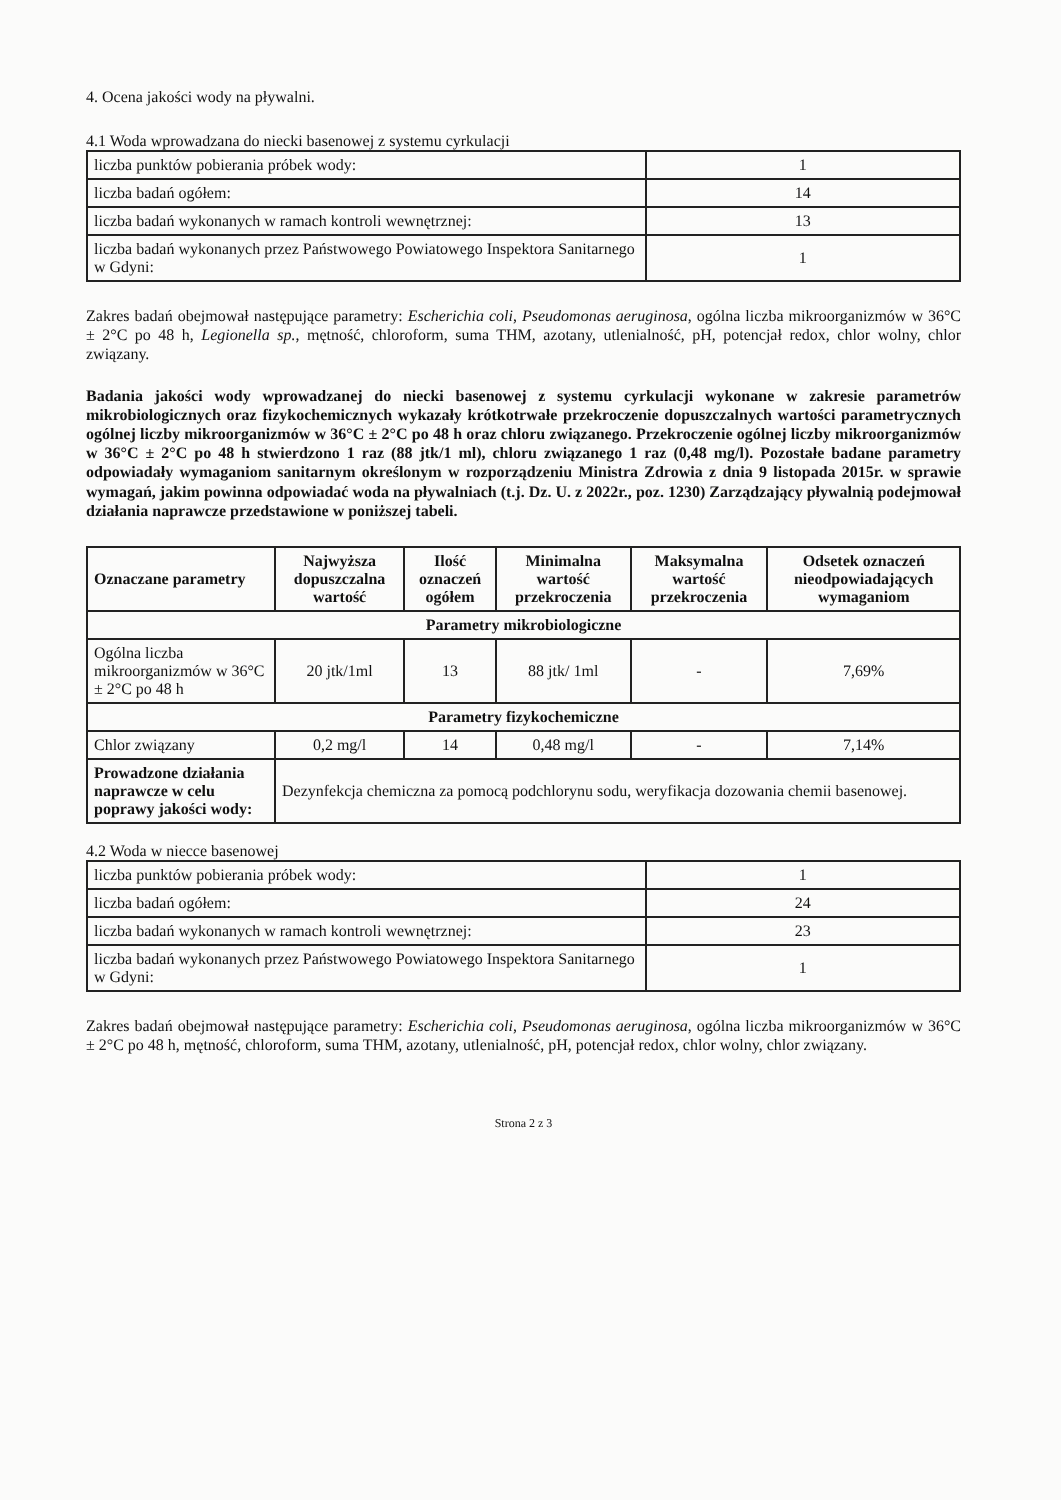4. Ocena jakości wody na pływalni.
4.1 Woda wprowadzana do niecki basenowej z systemu cyrkulacji
| liczba punktów pobierania próbek wody: | 1 |
| liczba badań ogółem: | 14 |
| liczba badań wykonanych w ramach kontroli wewnętrznej: | 13 |
| liczba badań wykonanych przez Państwowego Powiatowego Inspektora Sanitarnego w Gdyni: | 1 |
Zakres badań obejmował następujące parametry: Escherichia coli, Pseudomonas aeruginosa, ogólna liczba mikroorganizmów w 36°C ± 2°C po 48 h, Legionella sp., mętność, chloroform, suma THM, azotany, utlenialność, pH, potencjał redox, chlor wolny, chlor związany.
Badania jakości wody wprowadzanej do niecki basenowej z systemu cyrkulacji wykonane w zakresie parametrów mikrobiologicznych oraz fizykochemicznych wykazały krótkotrwałe przekroczenie dopuszczalnych wartości parametrycznych ogólnej liczby mikroorganizmów w 36°C ± 2°C po 48 h oraz chloru związanego. Przekroczenie ogólnej liczby mikroorganizmów w 36°C ± 2°C po 48 h stwierdzono 1 raz (88 jtk/1 ml), chloru związanego 1 raz (0,48 mg/l). Pozostałe badane parametry odpowiadały wymaganiom sanitarnym określonym w rozporządzeniu Ministra Zdrowia z dnia 9 listopada 2015r. w sprawie wymagań, jakim powinna odpowiadać woda na pływalniach (t.j. Dz. U. z 2022r., poz. 1230) Zarządzający pływalnią podejmował działania naprawcze przedstawione w poniższej tabeli.
| Oznaczane parametry | Najwyższa dopuszczalna wartość | Ilość oznaczeń ogółem | Minimalna wartość przekroczenia | Maksymalna wartość przekroczenia | Odsetek oznaczeń nieodpowiadających wymaganiom |
| --- | --- | --- | --- | --- | --- |
| Parametry mikrobiologiczne | | | | | |
| Ogólna liczba mikroorganizmów w 36°C ± 2°C po 48 h | 20 jtk/1ml | 13 | 88 jtk/ 1ml | - | 7,69% |
| Parametry fizykochemiczne | | | | | |
| Chlor związany | 0,2 mg/l | 14 | 0,48 mg/l | - | 7,14% |
| Prowadzone działania naprawcze w celu poprawy jakości wody: | Dezynfekcja chemiczna za pomocą podchlorynu sodu, weryfikacja dozowania chemii basenowej. | | | | |
4.2 Woda w niecce basenowej
| liczba punktów pobierania próbek wody: | 1 |
| liczba badań ogółem: | 24 |
| liczba badań wykonanych w ramach kontroli wewnętrznej: | 23 |
| liczba badań wykonanych przez Państwowego Powiatowego Inspektora Sanitarnego w Gdyni: | 1 |
Zakres badań obejmował następujące parametry: Escherichia coli, Pseudomonas aeruginosa, ogólna liczba mikroorganizmów w 36°C ± 2°C po 48 h, mętność, chloroform, suma THM, azotany, utlenialność, pH, potencjał redox, chlor wolny, chlor związany.
Strona 2 z 3